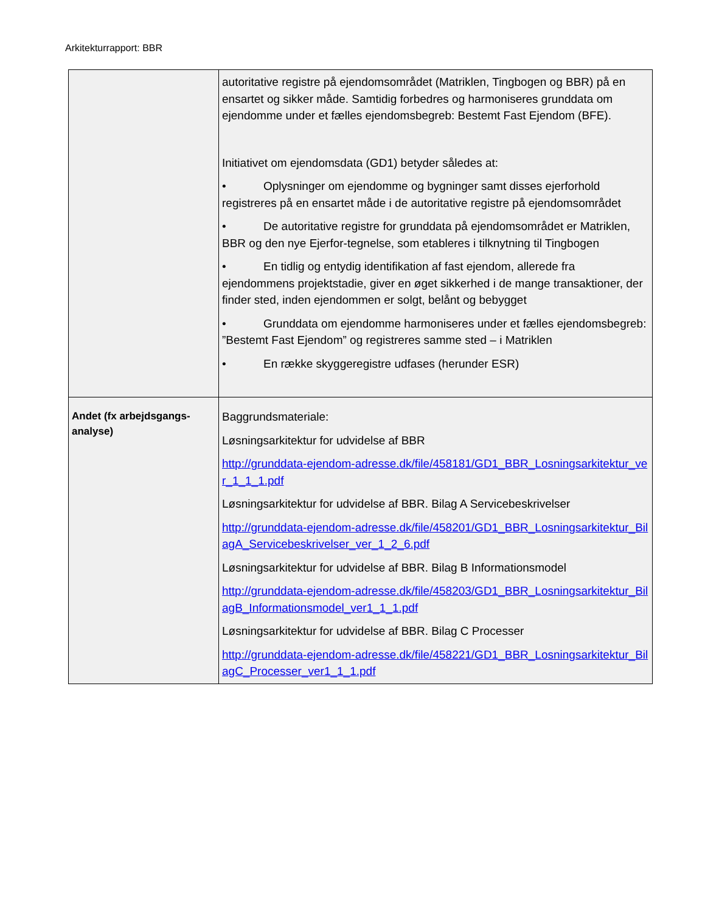Arkitekturrapport: BBR
| | autoritative registre på ejendomsområdet (Matriklen, Tingbogen og BBR) på en ensartet og sikker måde. Samtidig forbedres og harmoniseres grunddata om ejendomme under et fælles ejendomsbegreb: Bestemt Fast Ejendom (BFE). Initiativet om ejendomsdata (GD1) betyder således at: • Oplysninger om ejendomme og bygninger samt disses ejerforhold registreres på en ensartet måde i de autoritative registre på ejendomsområdet • De autoritative registre for grunddata på ejendomsområdet er Matriklen, BBR og den nye Ejerfor-tegnelse, som etableres i tilknytning til Tingbogen • En tidlig og entydig identifikation af fast ejendom, allerede fra ejendommens projektstadie, giver en øget sikkerhed i de mange transaktioner, der finder sted, inden ejendommen er solgt, belånt og bebygget • Grunddata om ejendomme harmoniseres under et fælles ejendomsbegreb: ”Bestemt Fast Ejendom” og registreres samme sted – i Matriklen • En række skyggeregistre udfases (herunder ESR) |
| Andet (fx arbejdsgangs-analyse) | Baggrundsmateriale: Løsningsarkitektur for udvidelse af BBR http://grunddata-ejendom-adresse.dk/file/458181/GD1_BBR_Losningsarkitektur_ver_1_1_1.pdf Løsningsarkitektur for udvidelse af BBR. Bilag A Servicebeskrivelser http://grunddata-ejendom-adresse.dk/file/458201/GD1_BBR_Losningsarkitektur_BilagA_Servicebeskrivelser_ver_1_2_6.pdf Løsningsarkitektur for udvidelse af BBR. Bilag B Informationsmodel http://grunddata-ejendom-adresse.dk/file/458203/GD1_BBR_Losningsarkitektur_BilagB_Informationsmodel_ver1_1_1.pdf Løsningsarkitektur for udvidelse af BBR. Bilag C Processer http://grunddata-ejendom-adresse.dk/file/458221/GD1_BBR_Losningsarkitektur_BilagC_Processer_ver1_1_1.pdf |